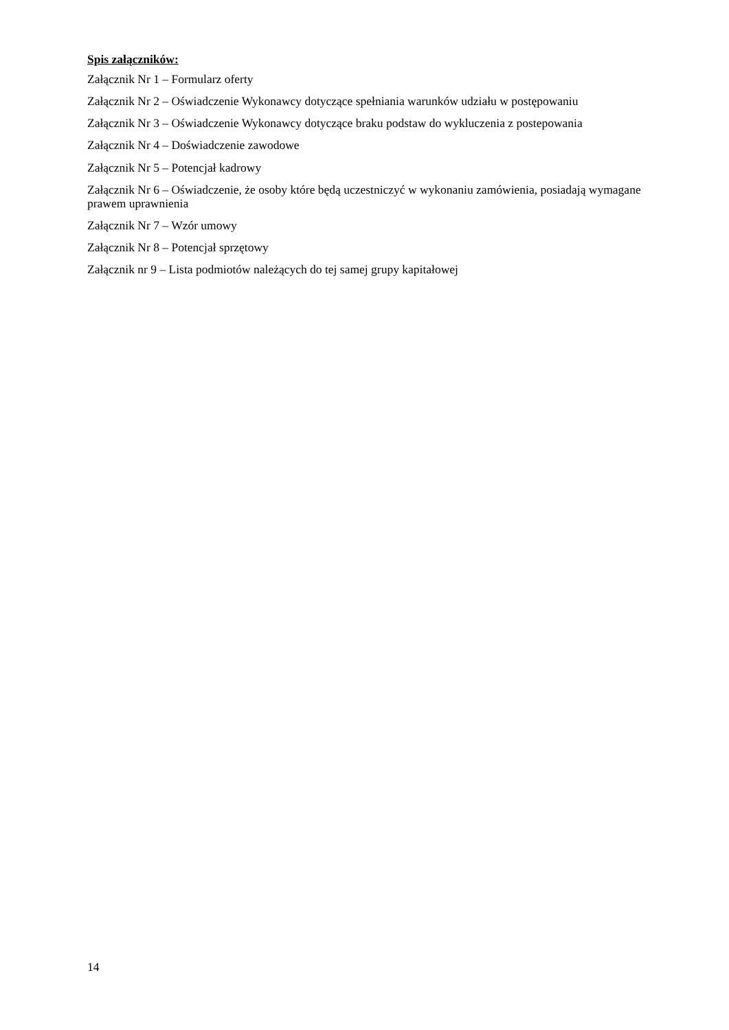Spis załączników:
Załącznik Nr 1 – Formularz oferty
Załącznik Nr 2 – Oświadczenie Wykonawcy dotyczące spełniania warunków udziału w postępowaniu
Załącznik Nr 3 – Oświadczenie Wykonawcy dotyczące braku podstaw do wykluczenia z postepowania
Załącznik Nr 4 – Doświadczenie zawodowe
Załącznik Nr 5 – Potencjał kadrowy
Załącznik Nr 6 – Oświadczenie, że osoby które będą uczestniczyć w wykonaniu zamówienia, posiadają wymagane prawem uprawnienia
Załącznik Nr 7 – Wzór umowy
Załącznik Nr 8 – Potencjał sprzętowy
Załącznik nr 9 – Lista podmiotów należących do tej samej grupy kapitałowej
14